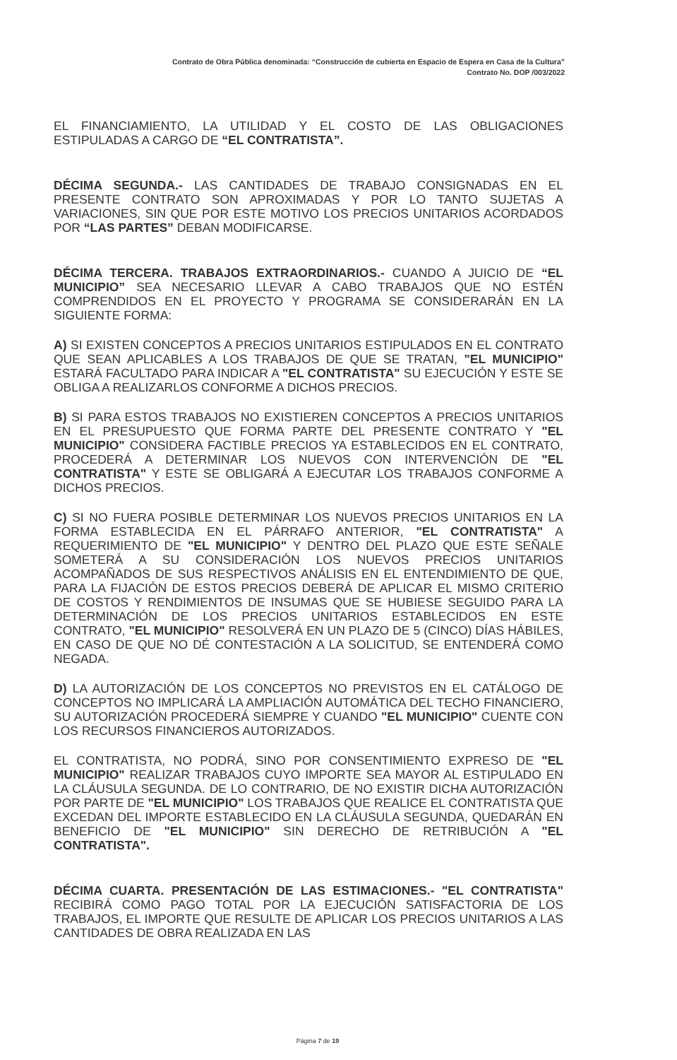Contrato de Obra Pública denominada: “Construcción de cubierta en Espacio de Espera en Casa de la Cultura”
Contrato No. DOP /003/2022
EL FINANCIAMIENTO, LA UTILIDAD Y EL COSTO DE LAS OBLIGACIONES ESTIPULADAS A CARGO DE “EL CONTRATISTA”.
DÉCIMA SEGUNDA.- LAS CANTIDADES DE TRABAJO CONSIGNADAS EN EL PRESENTE CONTRATO SON APROXIMADAS Y POR LO TANTO SUJETAS A VARIACIONES, SIN QUE POR ESTE MOTIVO LOS PRECIOS UNITARIOS ACORDADOS POR “LAS PARTES” DEBAN MODIFICARSE.
DÉCIMA TERCERA. TRABAJOS EXTRAORDINARIOS.- CUANDO A JUICIO DE “EL MUNICIPIO” SEA NECESARIO LLEVAR A CABO TRABAJOS QUE NO ESTÉN COMPRENDIDOS EN EL PROYECTO Y PROGRAMA SE CONSIDERARÁN EN LA SIGUIENTE FORMA:
A) SI EXISTEN CONCEPTOS A PRECIOS UNITARIOS ESTIPULADOS EN EL CONTRATO QUE SEAN APLICABLES A LOS TRABAJOS DE QUE SE TRATAN, "EL MUNICIPIO" ESTARÁ FACULTADO PARA INDICAR A "EL CONTRATISTA" SU EJECUCIÓN Y ESTE SE OBLIGA A REALIZARLOS CONFORME A DICHOS PRECIOS.
B) SI PARA ESTOS TRABAJOS NO EXISTIEREN CONCEPTOS A PRECIOS UNITARIOS EN EL PRESUPUESTO QUE FORMA PARTE DEL PRESENTE CONTRATO Y "EL MUNICIPIO" CONSIDERA FACTIBLE PRECIOS YA ESTABLECIDOS EN EL CONTRATO, PROCEDERÁ A DETERMINAR LOS NUEVOS CON INTERVENCIÓN DE "EL CONTRATISTA" Y ESTE SE OBLIGARÁ A EJECUTAR LOS TRABAJOS CONFORME A DICHOS PRECIOS.
C) SI NO FUERA POSIBLE DETERMINAR LOS NUEVOS PRECIOS UNITARIOS EN LA FORMA ESTABLECIDA EN EL PÁRRAFO ANTERIOR, "EL CONTRATISTA" A REQUERIMIENTO DE "EL MUNICIPIO" Y DENTRO DEL PLAZO QUE ESTE SEÑALE SOMETERÁ A SU CONSIDERACIÓN LOS NUEVOS PRECIOS UNITARIOS ACOMPAÑADOS DE SUS RESPECTIVOS ANÁLISIS EN EL ENTENDIMIENTO DE QUE, PARA LA FIJACIÓN DE ESTOS PRECIOS DEBERÁ DE APLICAR EL MISMO CRITERIO DE COSTOS Y RENDIMIENTOS DE INSUMAS QUE SE HUBIESE SEGUIDO PARA LA DETERMINACIÓN DE LOS PRECIOS UNITARIOS ESTABLECIDOS EN ESTE CONTRATO, "EL MUNICIPIO" RESOLVERÁ EN UN PLAZO DE 5 (CINCO) DÍAS HÁBILES, EN CASO DE QUE NO DÉ CONTESTACIÓN A LA SOLICITUD, SE ENTENDERÁ COMO NEGADA.
D) LA AUTORIZACIÓN DE LOS CONCEPTOS NO PREVISTOS EN EL CATÁLOGO DE CONCEPTOS NO IMPLICARÁ LA AMPLIACIÓN AUTOMÁTICA DEL TECHO FINANCIERO, SU AUTORIZACIÓN PROCEDERÁ SIEMPRE Y CUANDO "EL MUNICIPIO" CUENTE CON LOS RECURSOS FINANCIEROS AUTORIZADOS.
EL CONTRATISTA, NO PODRÁ, SINO POR CONSENTIMIENTO EXPRESO DE "EL MUNICIPIO" REALIZAR TRABAJOS CUYO IMPORTE SEA MAYOR AL ESTIPULADO EN LA CLÁUSULA SEGUNDA. DE LO CONTRARIO, DE NO EXISTIR DICHA AUTORIZACIÓN POR PARTE DE "EL MUNICIPIO" LOS TRABAJOS QUE REALICE EL CONTRATISTA QUE EXCEDAN DEL IMPORTE ESTABLECIDO EN LA CLÁUSULA SEGUNDA, QUEDARÁN EN BENEFICIO DE "EL MUNICIPIO" SIN DERECHO DE RETRIBUCIÓN A "EL CONTRATISTA".
DÉCIMA CUARTA. PRESENTACIÓN DE LAS ESTIMACIONES.- "EL CONTRATISTA" RECIBIRÁ COMO PAGO TOTAL POR LA EJECUCIÓN SATISFACTORIA DE LOS TRABAJOS, EL IMPORTE QUE RESULTE DE APLICAR LOS PRECIOS UNITARIOS A LAS CANTIDADES DE OBRA REALIZADA EN LAS
Página 7 de 19